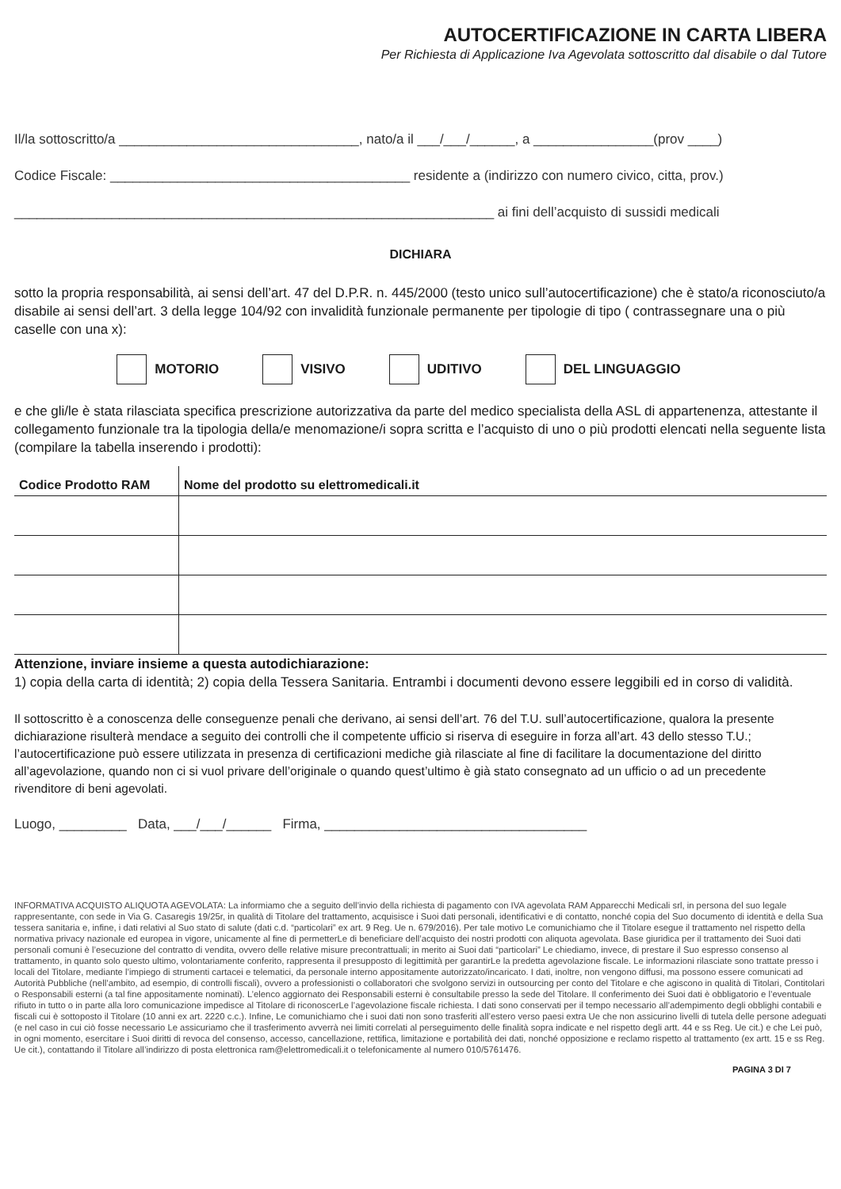AUTOCERTIFICAZIONE IN CARTA LIBERA
Per Richiesta di Applicazione Iva Agevolata sottoscritto dal disabile o dal Tutore
Il/la sottoscritto/a ________________________________, nato/a il ___/___/______, a ________________(prov ____)
Codice Fiscale: ________________________________________ residente a (indirizzo con numero civico, citta, prov.)
________________________________________________________________ ai fini dell’acquisto di sussidi medicali
DICHIARA
sotto la propria responsabilità, ai sensi dell’art. 47 del D.P.R. n. 445/2000 (testo unico sull’autocertificazione) che è stato/a riconosciuto/a disabile ai sensi dell’art. 3 della legge 104/92 con invalidità funzionale permanente per tipologie di tipo ( contrassegnare una o più caselle con una x):
MOTORIO VISIVO UDITIVO DEL LINGUAGGIO
e che gli/le è stata rilasciata specifica prescrizione autorizzativa da parte del medico specialista della ASL di appartenenza, attestante il collegamento funzionale tra la tipologia della/e menomazione/i sopra scritta e l’acquisto di uno o più prodotti elencati nella seguente lista (compilare la tabella inserendo i prodotti):
| Codice Prodotto RAM | Nome del prodotto su elettromedicali.it |
| --- | --- |
Attenzione, inviare insieme a questa autodichiarazione:
1) copia della carta di identità; 2) copia della Tessera Sanitaria. Entrambi i documenti devono essere leggibili ed in corso di validità.
Il sottoscritto è a conoscenza delle conseguenze penali che derivano, ai sensi dell’art. 76 del T.U. sull’autocertificazione, qualora la presente dichiarazione risulterà mendace a seguito dei controlli che il competente ufficio si riserva di eseguire in forza all’art. 43 dello stesso T.U.; l’autocertificazione può essere utilizzata in presenza di certificazioni mediche già rilasciate al fine di facilitare la documentazione del diritto all’agevolazione, quando non ci si vuol privare dell’originale o quando quest’ultimo è già stato consegnato ad un ufficio o ad un precedente rivenditore di beni agevolati.
Luogo, _________ Data, ___/___/______ Firma, ___________________________________
INFORMATIVA ACQUISTO ALIQUOTA AGEVOLATA: La informiamo che a seguito dell’invio della richiesta di pagamento con IVA agevolata RAM Apparecchi Medicali srl, in persona del suo legale rappresentante, con sede in Via G. Casaregis 19/25r, in qualità di Titolare del trattamento, acquisisce i Suoi dati personali, identificativi e di contatto, nonché copia del Suo documento di identità e della Sua tessera sanitaria e, infine, i dati relativi al Suo stato di salute (dati c.d. “particolari” ex art. 9 Reg. Ue n. 679/2016). Per tale motivo Le comunichiamo che il Titolare esegue il trattamento nel rispetto della normativa privacy nazionale ed europea in vigore, unicamente al fine di permetterLe di beneficiare dell’acquisto dei nostri prodotti con aliquota agevolata. Base giuridica per il trattamento dei Suoi dati personali comuni è l’esecuzione del contratto di vendita, ovvero delle relative misure precontrattuali; in merito ai Suoi dati “particolari” Le chiediamo, invece, di prestare il Suo espresso consenso al trattamento, in quanto solo questo ultimo, volontariamente conferito, rappresenta il presupposto di legittimità per garantirLe la predetta agevolazione fiscale. Le informazioni rilasciate sono trattate presso i locali del Titolare, mediante l’impiego di strumenti cartacei e telematici, da personale interno appositamente autorizzato/incaricato. I dati, inoltre, non vengono diffusi, ma possono essere comunicati ad Autorità Pubbliche (nell’ambito, ad esempio, di controlli fiscali), ovvero a professionisti o collaboratori che svolgono servizi in outsourcing per conto del Titolare e che agiscono in qualità di Titolari, Contitolari o Responsabili esterni (a tal fine appositamente nominati). L’elenco aggiornato dei Responsabili esterni è consultabile presso la sede del Titolare. Il conferimento dei Suoi dati è obbligatorio e l’eventuale rifiuto in tutto o in parte alla loro comunicazione impedisce al Titolare di riconoscerLe l’agevolazione fiscale richiesta. I dati sono conservati per il tempo necessario all’adempimento degli obblighi contabili e fiscali cui è sottoposto il Titolare (10 anni ex art. 2220 c.c.). Infine, Le comunichiamo che i suoi dati non sono trasferiti all’estero verso paesi extra Ue che non assicurino livelli di tutela delle persone adeguati (e nel caso in cui ciò fosse necessario Le assicuriamo che il trasferimento avverrà nei limiti correlati al perseguimento delle finalità sopra indicate e nel rispetto degli artt. 44 e ss Reg. Ue cit.) e che Lei può, in ogni momento, esercitare i Suoi diritti di revoca del consenso, accesso, cancellazione, rettifica, limitazione e portabilità dei dati, nonché opposizione e reclamo rispetto al trattamento (ex artt. 15 e ss Reg. Ue cit.), contattando il Titolare all’indirizzo di posta elettronica ram@elettromedicali.it o telefonicamente al numero 010/5761476.
PAGINA 3 DI 7